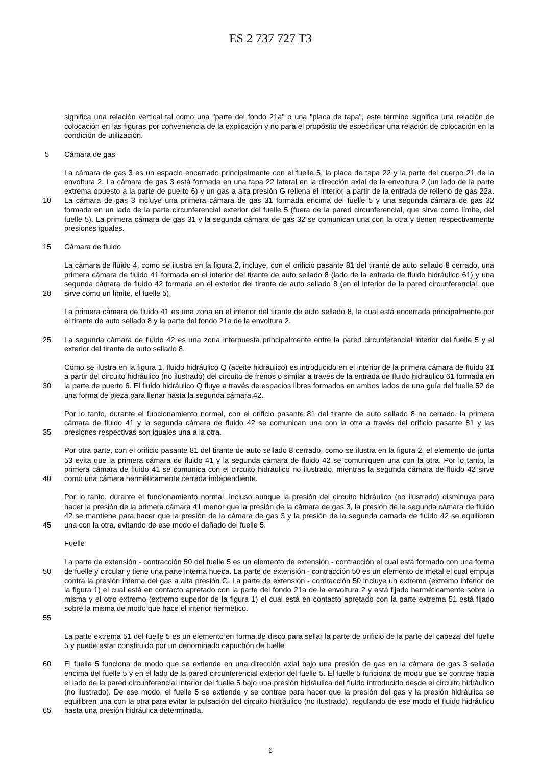ES 2 737 727 T3
significa una relación vertical tal como una "parte del fondo 21a" o una "placa de tapa", este término significa una relación de colocación en las figuras por conveniencia de la explicación y no para el propósito de especificar una relación de colocación en la condición de utilización.
5 Cámara de gas
10 La cámara de gas 3 es un espacio encerrado principalmente con el fuelle 5, la placa de tapa 22 y la parte del cuerpo 21 de la envoltura 2. La cámara de gas 3 está formada en una tapa 22 lateral en la dirección axial de la envoltura 2 (un lado de la parte extrema opuesto a la parte de puerto 6) y un gas a alta presión G rellena el interior a partir de la entrada de relleno de gas 22a. La cámara de gas 3 incluye una primera cámara de gas 31 formada encima del fuelle 5 y una segunda cámara de gas 32 formada en un lado de la parte circunferencial exterior del fuelle 5 (fuera de la pared circunferencial, que sirve como límite, del fuelle 5). La primera cámara de gas 31 y la segunda cámara de gas 32 se comunican una con la otra y tienen respectivamente presiones iguales.
15 Cámara de fluido
20 La cámara de fluido 4, como se ilustra en la figura 2, incluye, con el orificio pasante 81 del tirante de auto sellado 8 cerrado, una primera cámara de fluido 41 formada en el interior del tirante de auto sellado 8 (lado de la entrada de fluido hidráulico 61) y una segunda cámara de fluido 42 formada en el exterior del tirante de auto sellado 8 (en el interior de la pared circunferencial, que sirve como un límite, el fuelle 5).
La primera cámara de fluido 41 es una zona en el interior del tirante de auto sellado 8, la cual está encerrada principalmente por el tirante de auto sellado 8 y la parte del fondo 21a de la envoltura 2.
25 La segunda cámara de fluido 42 es una zona interpuesta principalmente entre la pared circunferencial interior del fuelle 5 y el exterior del tirante de auto sellado 8.
30 Como se ilustra en la figura 1, fluido hidráulico Q (aceite hidráulico) es introducido en el interior de la primera cámara de fluido 31 a partir del circuito hidráulico (no ilustrado) del circuito de frenos o similar a través de la entrada de fluido hidráulico 61 formada en la parte de puerto 6. El fluido hidráulico Q fluye a través de espacios libres formados en ambos lados de una guía del fuelle 52 de una forma de pieza para llenar hasta la segunda cámara 42.
35 Por lo tanto, durante el funcionamiento normal, con el orificio pasante 81 del tirante de auto sellado 8 no cerrado, la primera cámara de fluido 41 y la segunda cámara de fluido 42 se comunican una con la otra a través del orificio pasante 81 y las presiones respectivas son iguales una a la otra.
40 Por otra parte, con el orificio pasante 81 del tirante de auto sellado 8 cerrado, como se ilustra en la figura 2, el elemento de junta 53 evita que la primera cámara de fluido 41 y la segunda cámara de fluido 42 se comuniquen una con la otra. Por lo tanto, la primera cámara de fluido 41 se comunica con el circuito hidráulico no ilustrado, mientras la segunda cámara de fluido 42 sirve como una cámara herméticamente cerrada independiente.
45 Por lo tanto, durante el funcionamiento normal, incluso aunque la presión del circuito hidráulico (no ilustrado) disminuya para hacer la presión de la primera cámara 41 menor que la presión de la cámara de gas 3, la presión de la segunda cámara de fluido 42 se mantiene para hacer que la presión de la cámara de gas 3 y la presión de la segunda camada de fluido 42 se equilibren una con la otra, evitando de ese modo el dañado del fuelle 5.
Fuelle
50
55
La parte de extensión - contracción 50 del fuelle 5 es un elemento de extensión - contracción el cual está formado con una forma de fuelle y circular y tiene una parte interna hueca. La parte de extensión - contracción 50 es un elemento de metal el cual empuja contra la presión interna del gas a alta presión G. La parte de extensión - contracción 50 incluye un extremo (extremo inferior de la figura 1) el cual está en contacto apretado con la parte del fondo 21a de la envoltura 2 y está fijado herméticamente sobre la misma y el otro extremo (extremo superior de la figura 1) el cual está en contacto apretado con la parte extrema 51 está fijado sobre la misma de modo que hace el interior hermético.
La parte extrema 51 del fuelle 5 es un elemento en forma de disco para sellar la parte de orificio de la parte del cabezal del fuelle 5 y puede estar constituido por un denominado capuchón de fuelle.
60
65
El fuelle 5 funciona de modo que se extiende en una dirección axial bajo una presión de gas en la cámara de gas 3 sellada encima del fuelle 5 y en el lado de la pared circunferencial exterior del fuelle 5. El fuelle 5 funciona de modo que se contrae hacia el lado de la pared circunferencial interior del fuelle 5 bajo una presión hidráulica del fluido introducido desde el circuito hidráulico (no ilustrado). De ese modo, el fuelle 5 se extiende y se contrae para hacer que la presión del gas y la presión hidráulica se equilibren una con la otra para evitar la pulsación del circuito hidráulico (no ilustrado), regulando de ese modo el fluido hidráulico hasta una presión hidráulica determinada.
6